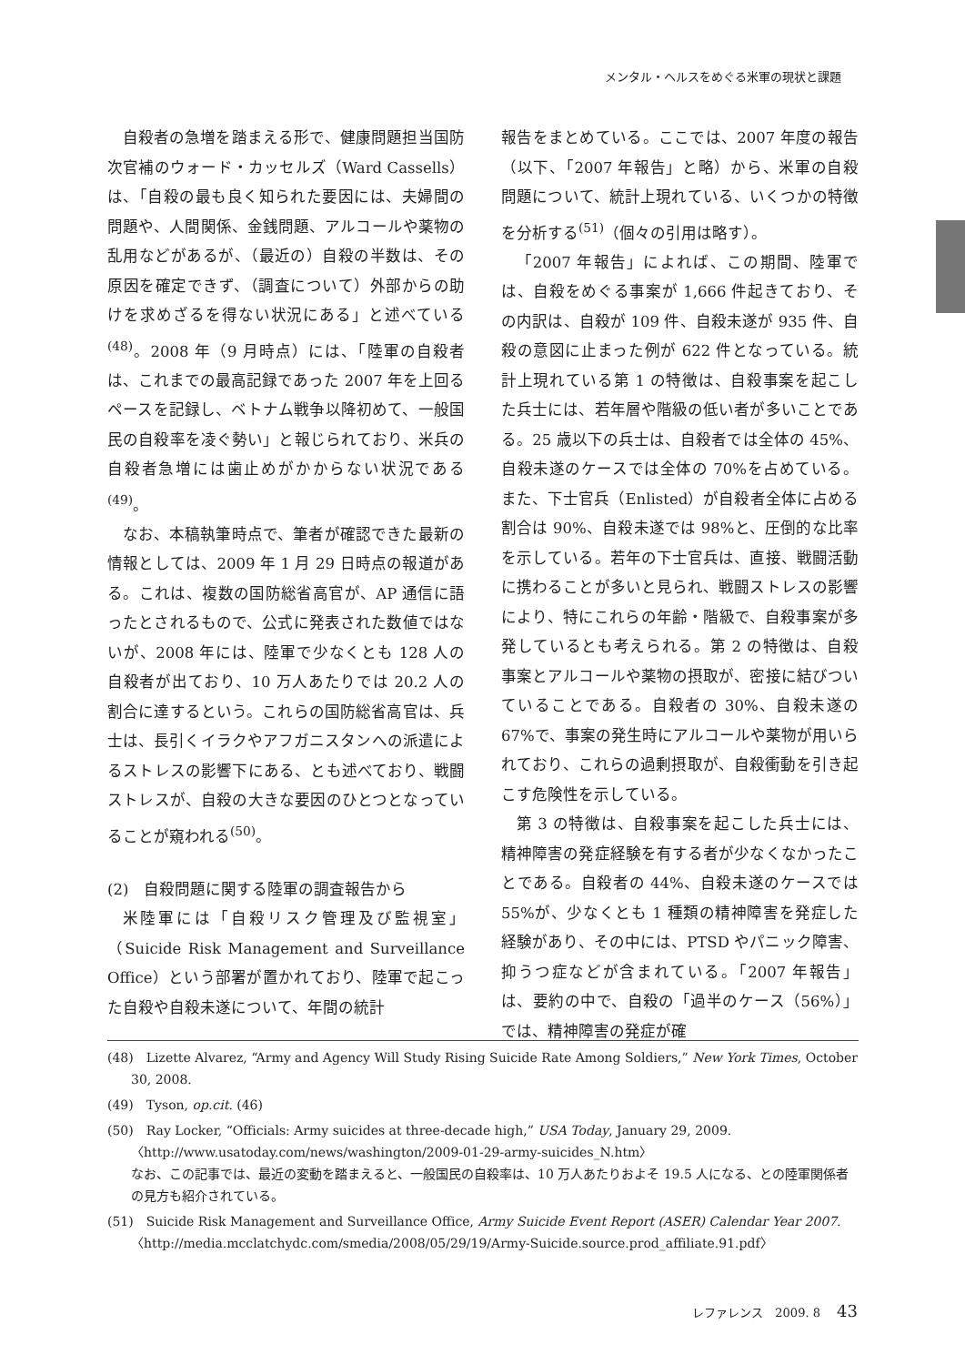メンタル・ヘルスをめぐる米軍の現状と課題
自殺者の急増を踏まえる形で、健康問題担当国防次官補のウォード・カッセルズ（Ward Cassells）は、「自殺の最も良く知られた要因には、夫婦間の問題や、人間関係、金銭問題、アルコールや薬物の乱用などがあるが、（最近の）自殺の半数は、その原因を確定できず、（調査について）外部からの助けを求めざるを得ない状況にある」と述べている<sup>(48)</sup>。2008 年（9 月時点）には、「陸軍の自殺者は、これまでの最高記録であった 2007 年を上回るペースを記録し、ベトナム戦争以降初めて、一般国民の自殺率を凌ぐ勢い」と報じられており、米兵の自殺者急増には歯止めがかからない状況である<sup>(49)</sup>。
なお、本稿執筆時点で、筆者が確認できた最新の情報としては、2009 年 1 月 29 日時点の報道がある。これは、複数の国防総省高官が、AP 通信に語ったとされるもので、公式に発表された数値ではないが、2008 年には、陸軍で少なくとも 128 人の自殺者が出ており、10 万人あたりでは 20.2 人の割合に達するという。これらの国防総省高官は、兵士は、長引くイラクやアフガニスタンへの派遣によるストレスの影響下にある、とも述べており、戦闘ストレスが、自殺の大きな要因のひとつとなっていることが窺われる<sup>(50)</sup>。
(2)　自殺問題に関する陸軍の調査報告から
米陸軍には「自殺リスク管理及び監視室」（Suicide Risk Management and Surveillance Office）という部署が置かれており、陸軍で起こった自殺や自殺未遂について、年間の統計
報告をまとめている。ここでは、2007 年度の報告（以下、「2007 年報告」と略）から、米軍の自殺問題について、統計上現れている、いくつかの特徴を分析する<sup>(51)</sup>（個々の引用は略す）。
「2007 年報告」によれば、この期間、陸軍では、自殺をめぐる事案が 1,666 件起きており、その内訳は、自殺が 109 件、自殺未遂が 935 件、自殺の意図に止まった例が 622 件となっている。統計上現れている第 1 の特徴は、自殺事案を起こした兵士には、若年層や階級の低い者が多いことである。25 歳以下の兵士は、自殺者では全体の 45%、自殺未遂のケースでは全体の 70%を占めている。また、下士官兵（Enlisted）が自殺者全体に占める割合は 90%、自殺未遂では 98%と、圧倒的な比率を示している。若年の下士官兵は、直接、戦闘活動に携わることが多いと見られ、戦闘ストレスの影響により、特にこれらの年齢・階級で、自殺事案が多発しているとも考えられる。第 2 の特徴は、自殺事案とアルコールや薬物の摂取が、密接に結びついていることである。自殺者の 30%、自殺未遂の 67%で、事案の発生時にアルコールや薬物が用いられており、これらの過剰摂取が、自殺衝動を引き起こす危険性を示している。
第 3 の特徴は、自殺事案を起こした兵士には、精神障害の発症経験を有する者が少なくなかったことである。自殺者の 44%、自殺未遂のケースでは 55%が、少なくとも 1 種類の精神障害を発症した経験があり、その中には、PTSD やパニック障害、抑うつ症などが含まれている。「2007 年報告」は、要約の中で、自殺の「過半のケース（56%）」では、精神障害の発症が確
(48)　Lizette Alvarez, “Army and Agency Will Study Rising Suicide Rate Among Soldiers,” New York Times, October 30, 2008.
(49)　Tyson, op.cit. (46)
(50)　Ray Locker, “Officials: Army suicides at three-decade high,” USA Today, January 29, 2009. 〈http://www.usatoday.com/news/washington/2009-01-29-army-suicides_N.htm〉
なお、この記事では、最近の変動を踏まえると、一般国民の自殺率は、10 万人あたりおよそ 19.5 人になる、との陸軍関係者の見方も紹介されている。
(51)　Suicide Risk Management and Surveillance Office, Army Suicide Event Report (ASER) Calendar Year 2007. 〈http://media.mcclatchydc.com/smedia/2008/05/29/19/Army-Suicide.source.prod_affiliate.91.pdf〉
レファレンス　2009. 8 43